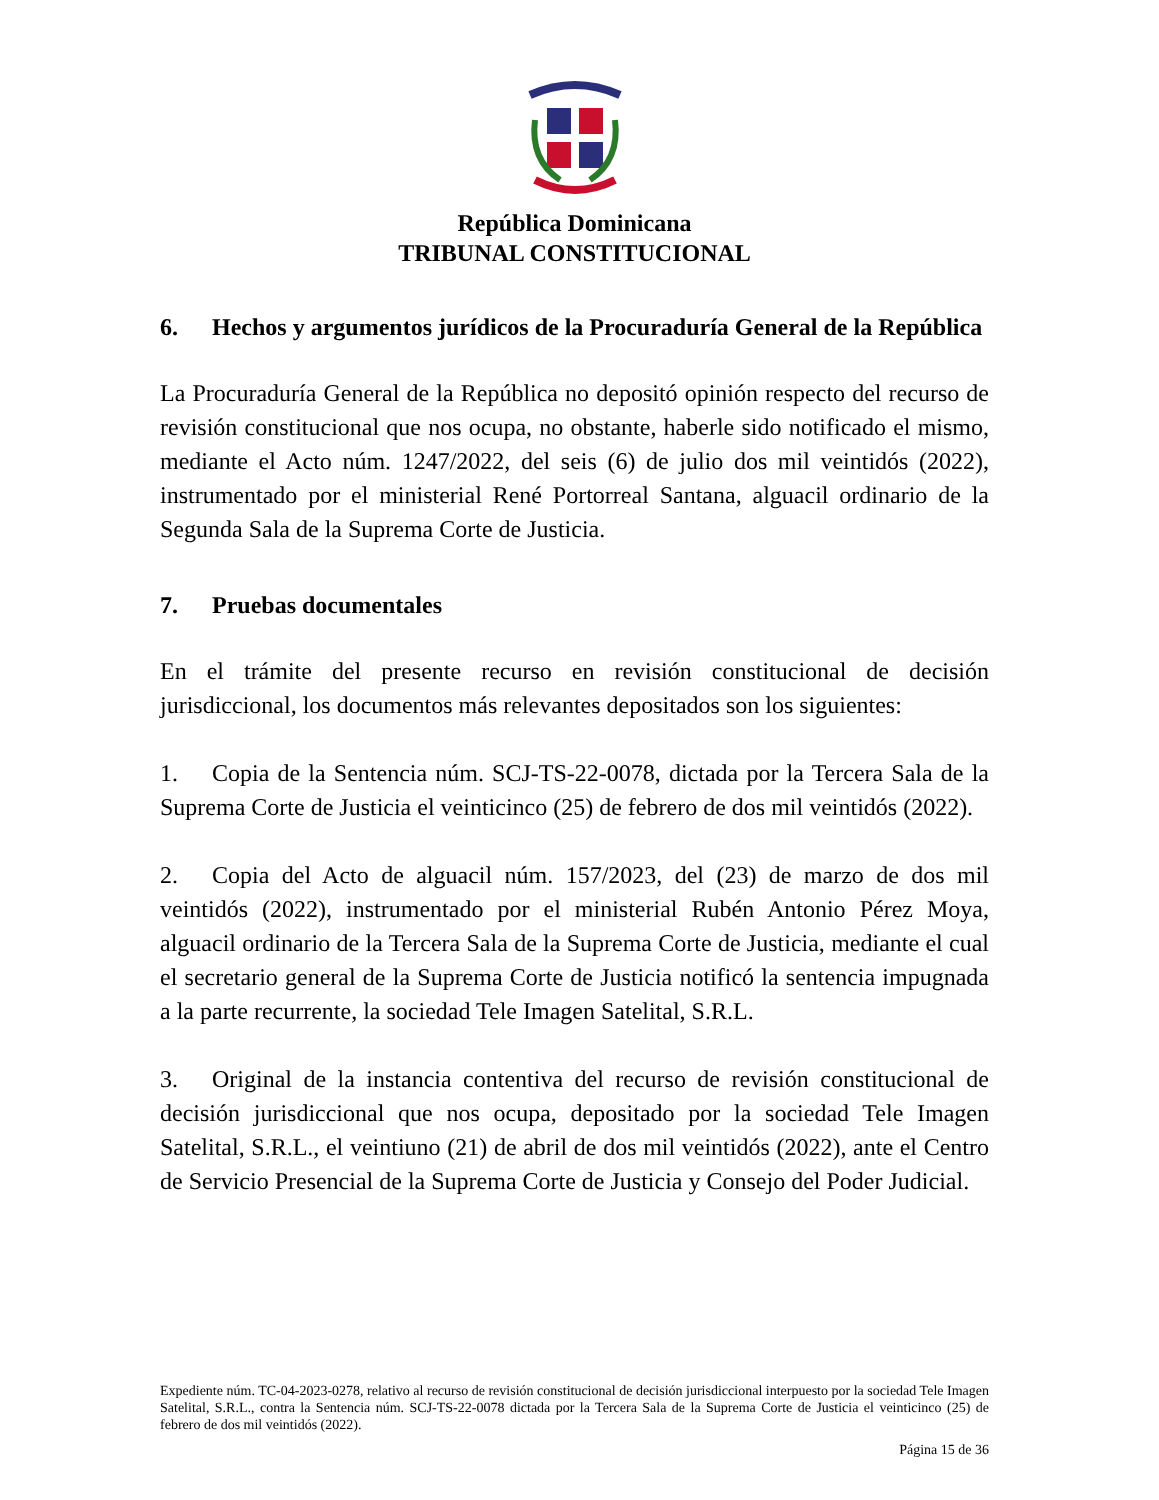República Dominicana
TRIBUNAL CONSTITUCIONAL
6. Hechos y argumentos jurídicos de la Procuraduría General de la República
La Procuraduría General de la República no depositó opinión respecto del recurso de revisión constitucional que nos ocupa, no obstante, haberle sido notificado el mismo, mediante el Acto núm. 1247/2022, del seis (6) de julio dos mil veintidós (2022), instrumentado por el ministerial René Portorreal Santana, alguacil ordinario de la Segunda Sala de la Suprema Corte de Justicia.
7. Pruebas documentales
En el trámite del presente recurso en revisión constitucional de decisión jurisdiccional, los documentos más relevantes depositados son los siguientes:
1. Copia de la Sentencia núm. SCJ-TS-22-0078, dictada por la Tercera Sala de la Suprema Corte de Justicia el veinticinco (25) de febrero de dos mil veintidós (2022).
2. Copia del Acto de alguacil núm. 157/2023, del (23) de marzo de dos mil veintidós (2022), instrumentado por el ministerial Rubén Antonio Pérez Moya, alguacil ordinario de la Tercera Sala de la Suprema Corte de Justicia, mediante el cual el secretario general de la Suprema Corte de Justicia notificó la sentencia impugnada a la parte recurrente, la sociedad Tele Imagen Satelital, S.R.L.
3. Original de la instancia contentiva del recurso de revisión constitucional de decisión jurisdiccional que nos ocupa, depositado por la sociedad Tele Imagen Satelital, S.R.L., el veintiuno (21) de abril de dos mil veintidós (2022), ante el Centro de Servicio Presencial de la Suprema Corte de Justicia y Consejo del Poder Judicial.
Expediente núm. TC-04-2023-0278, relativo al recurso de revisión constitucional de decisión jurisdiccional interpuesto por la sociedad Tele Imagen Satelital, S.R.L., contra la Sentencia núm. SCJ-TS-22-0078 dictada por la Tercera Sala de la Suprema Corte de Justicia el veinticinco (25) de febrero de dos mil veintidós (2022).
Página 15 de 36